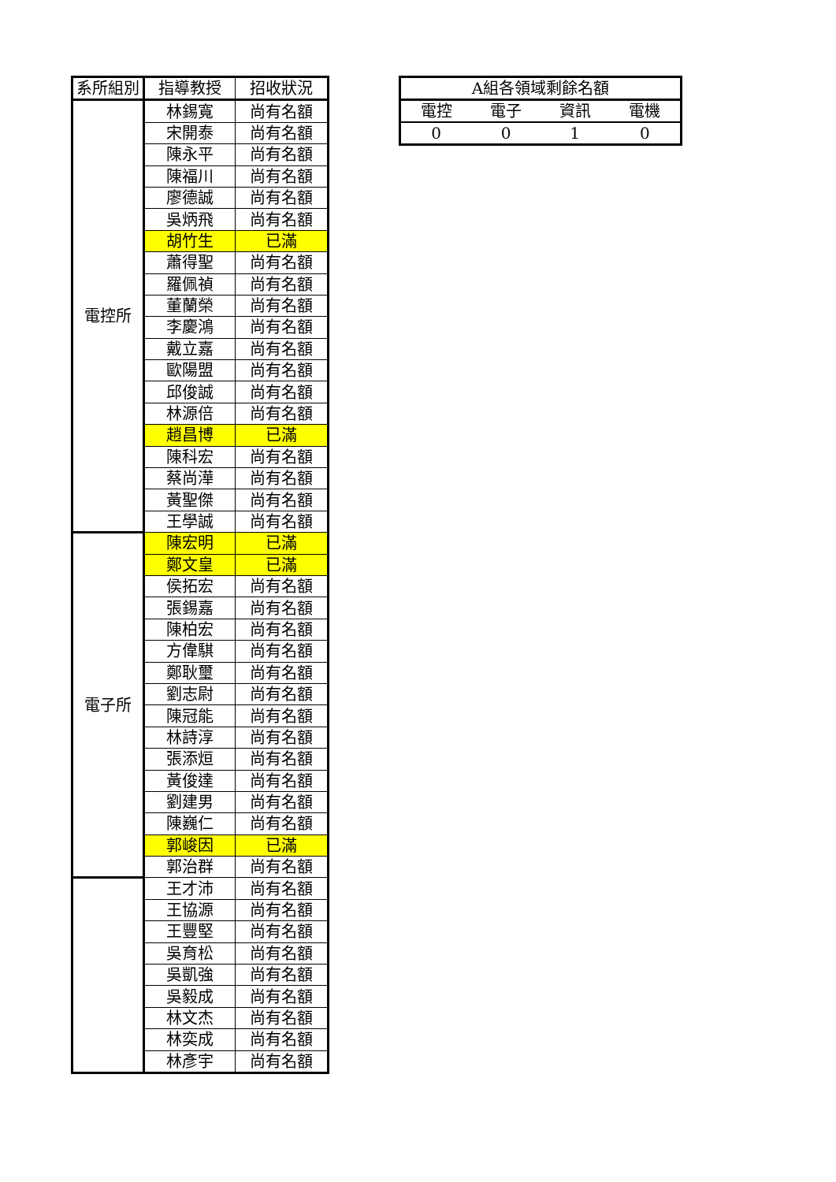| 系所組別 | 指導教授 | 招收狀況 |
| --- | --- | --- |
| 電控所 | 林錫寬 | 尚有名額 |
| | 宋開泰 | 尚有名額 |
| | 陳永平 | 尚有名額 |
| | 陳福川 | 尚有名額 |
| | 廖德誠 | 尚有名額 |
| | 吳炳飛 | 尚有名額 |
| | 胡竹生 | 已滿 |
| | 蕭得聖 | 尚有名額 |
| | 羅佩禎 | 尚有名額 |
| | 董蘭榮 | 尚有名額 |
| | 李慶鴻 | 尚有名額 |
| | 戴立嘉 | 尚有名額 |
| | 歐陽盟 | 尚有名額 |
| | 邱俊誠 | 尚有名額 |
| | 林源倍 | 尚有名額 |
| | 趙昌博 | 已滿 |
| | 陳科宏 | 尚有名額 |
| | 蔡尚澕 | 尚有名額 |
| | 黃聖傑 | 尚有名額 |
| | 王學誠 | 尚有名額 |
| 電子所 | 陳宏明 | 已滿 |
| | 鄭文皇 | 已滿 |
| | 侯拓宏 | 尚有名額 |
| | 張錫嘉 | 尚有名額 |
| | 陳柏宏 | 尚有名額 |
| | 方偉騏 | 尚有名額 |
| | 鄭耿璽 | 尚有名額 |
| | 劉志尉 | 尚有名額 |
| | 陳冠能 | 尚有名額 |
| | 林詩淳 | 尚有名額 |
| | 張添烜 | 尚有名額 |
| | 黃俊達 | 尚有名額 |
| | 劉建男 | 尚有名額 |
| | 陳巍仁 | 尚有名額 |
| | 郭峻因 | 已滿 |
| | 郭治群 | 尚有名額 |
| | 王才沛 | 尚有名額 |
| | 王協源 | 尚有名額 |
| | 王豐堅 | 尚有名額 |
| | 吳育松 | 尚有名額 |
| | 吳凱強 | 尚有名額 |
| | 吳毅成 | 尚有名額 |
| | 林文杰 | 尚有名額 |
| | 林奕成 | 尚有名額 |
| | 林彥宇 | 尚有名額 |
| A組各領域剩餘名額 | | | |
| 電控 | 電子 | 資訊 | 電機 |
| 0 | 0 | 1 | 0 |